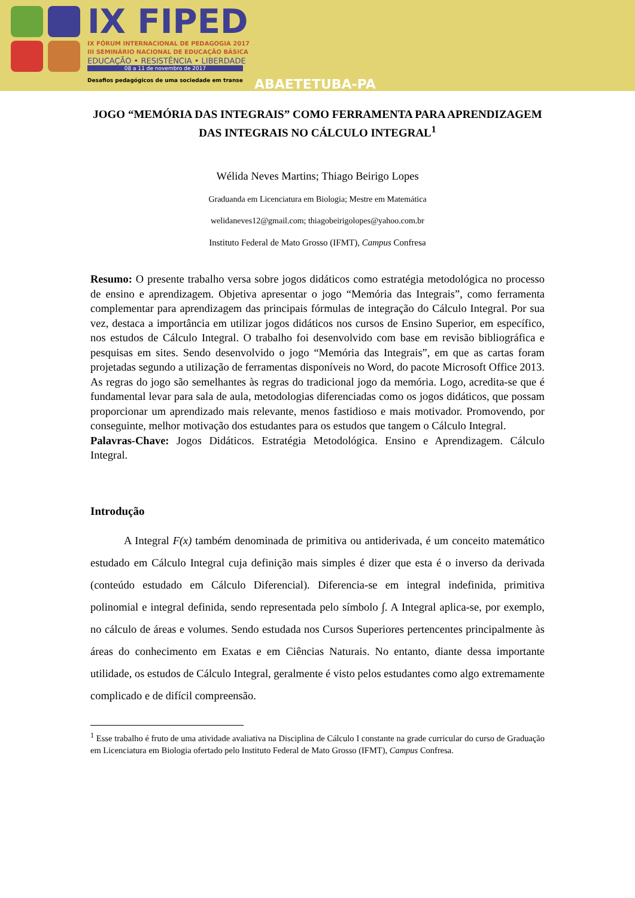IX FIPED
IX FÓRUM INTERNACIONAL DE PEDAGOGIA 2017
III SEMINÁRIO NACIONAL DE EDUCAÇÃO BÁSICA
EDUCAÇÃO • RESISTÊNCIA • LIBERDADE
08 a 11 de novembro de 2017
Desafios pedagógicos de uma sociedade em transe
ABAETETUBA-PA
JOGO “MEMÓRIA DAS INTEGRAIS” COMO FERRAMENTA PARA APRENDIZAGEM DAS INTEGRAIS NO CÁLCULO INTEGRAL<sup>1</sup>
Wélida Neves Martins; Thiago Beirigo Lopes
Graduanda em Licenciatura em Biologia; Mestre em Matemática
welidaneves12@gmail.com; thiagobeirigolopes@yahoo.com.br
Instituto Federal de Mato Grosso (IFMT), Campus Confresa
Resumo: O presente trabalho versa sobre jogos didáticos como estratégia metodológica no processo de ensino e aprendizagem. Objetiva apresentar o jogo “Memória das Integrais”, como ferramenta complementar para aprendizagem das principais fórmulas de integração do Cálculo Integral. Por sua vez, destaca a importância em utilizar jogos didáticos nos cursos de Ensino Superior, em específico, nos estudos de Cálculo Integral. O trabalho foi desenvolvido com base em revisão bibliográfica e pesquisas em sites. Sendo desenvolvido o jogo “Memória das Integrais”, em que as cartas foram projetadas segundo a utilização de ferramentas disponíveis no Word, do pacote Microsoft Office 2013. As regras do jogo são semelhantes às regras do tradicional jogo da memória. Logo, acredita-se que é fundamental levar para sala de aula, metodologias diferenciadas como os jogos didáticos, que possam proporcionar um aprendizado mais relevante, menos fastidioso e mais motivador. Promovendo, por conseguinte, melhor motivação dos estudantes para os estudos que tangem o Cálculo Integral.
Palavras-Chave: Jogos Didáticos. Estratégia Metodológica. Ensino e Aprendizagem. Cálculo Integral.
Introdução
A Integral F(x) também denominada de primitiva ou antiderivada, é um conceito matemático estudado em Cálculo Integral cuja definição mais simples é dizer que esta é o inverso da derivada (conteúdo estudado em Cálculo Diferencial). Diferencia-se em integral indefinida, primitiva polinomial e integral definida, sendo representada pelo símbolo ∫. A Integral aplica-se, por exemplo, no cálculo de áreas e volumes. Sendo estudada nos Cursos Superiores pertencentes principalmente às áreas do conhecimento em Exatas e em Ciências Naturais. No entanto, diante dessa importante utilidade, os estudos de Cálculo Integral, geralmente é visto pelos estudantes como algo extremamente complicado e de difícil compreensão.
<sup>1</sup> Esse trabalho é fruto de uma atividade avaliativa na Disciplina de Cálculo I constante na grade curricular do curso de Graduação em Licenciatura em Biologia ofertado pelo Instituto Federal de Mato Grosso (IFMT), Campus Confresa.